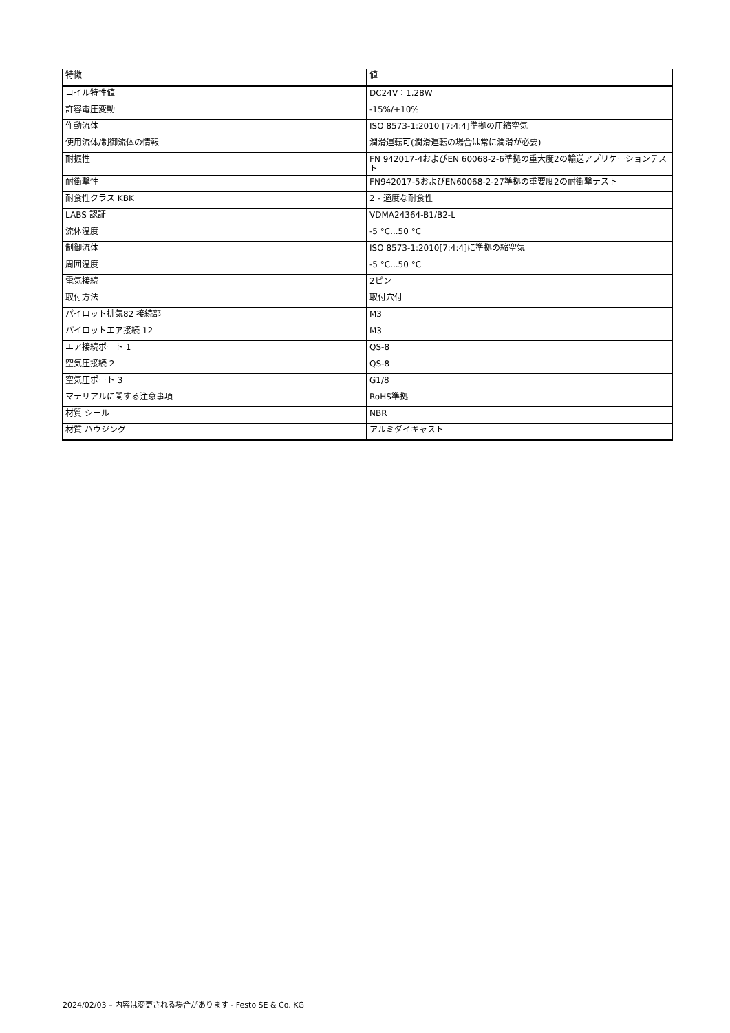| 特徴 | 値 |
| --- | --- |
| コイル特性値 | DC24V：1.28W |
| 許容電圧変動 | -15%/+10% |
| 作動流体 | ISO 8573-1:2010 [7:4:4]準拠の圧縮空気 |
| 使用流体/制御流体の情報 | 潤滑運転可(潤滑運転の場合は常に潤滑が必要) |
| 耐振性 | FN 942017-4およびEN 60068-2-6準拠の重大度2の輸送アプリケーションテスト |
| 耐衝撃性 | FN942017-5およびEN60068-2-27準拠の重要度2の耐衝撃テスト |
| 耐食性クラス KBK | 2 - 適度な耐食性 |
| LABS 認証 | VDMA24364-B1/B2-L |
| 流体温度 | -5 °C...50 °C |
| 制御流体 | ISO 8573-1:2010[7:4:4]に準拠の縮空気 |
| 周囲温度 | -5 °C...50 °C |
| 電気接続 | 2ピン |
| 取付方法 | 取付穴付 |
| パイロット排気82 接続部 | M3 |
| パイロットエア接続 12 | M3 |
| エア接続ポート 1 | QS-8 |
| 空気圧接続 2 | QS-8 |
| 空気圧ポート 3 | G1/8 |
| マテリアルに関する注意事項 | RoHS準拠 |
| 材質 シール | NBR |
| 材質 ハウジング | アルミダイキャスト |
2024/02/03 – 内容は変更される場合があります - Festo SE & Co. KG